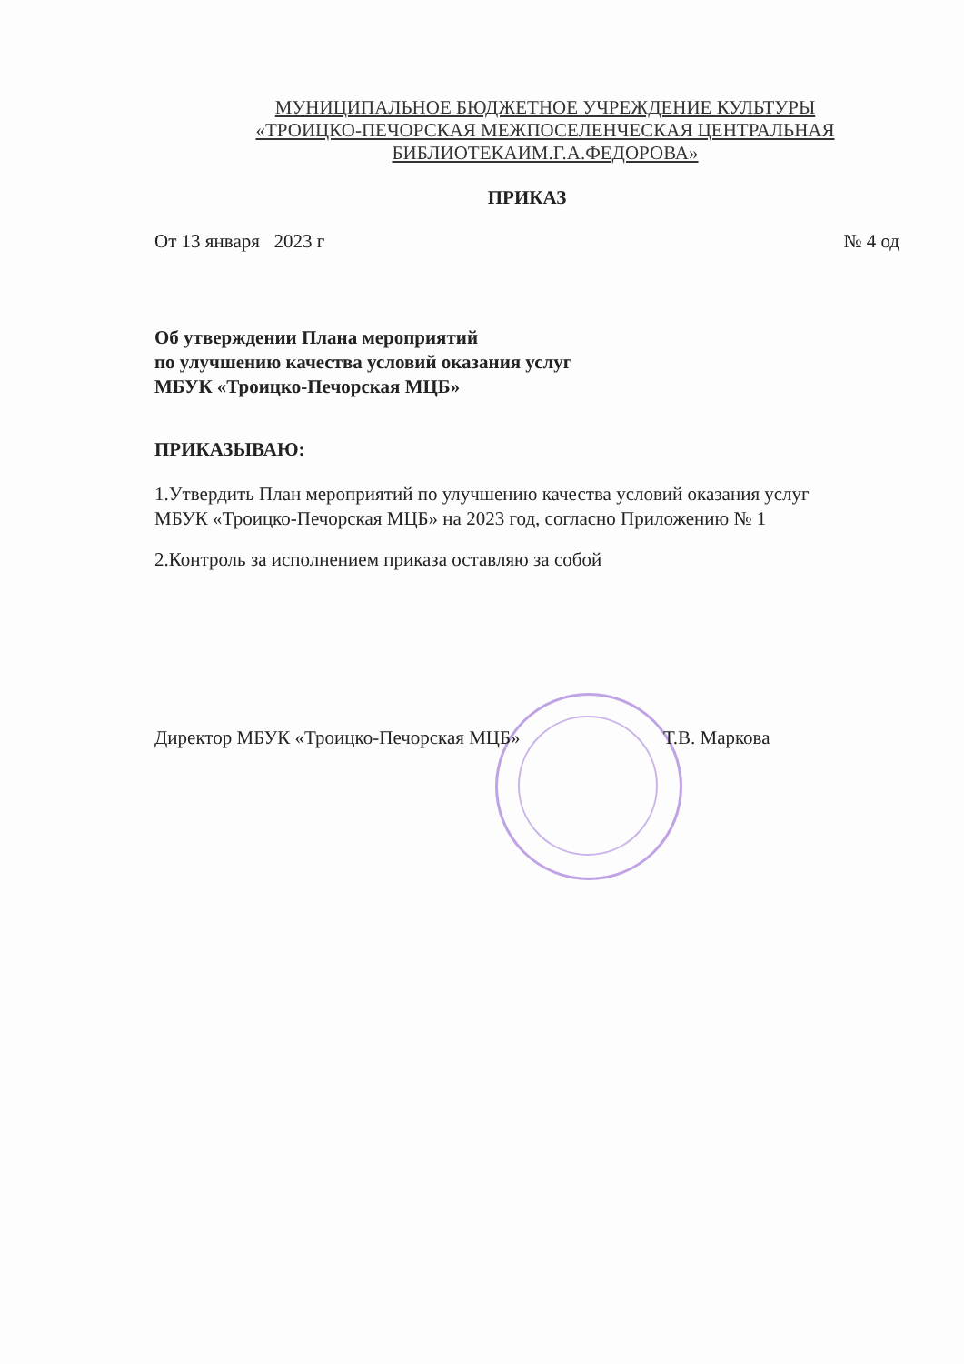МУНИЦИПАЛЬНОЕ БЮДЖЕТНОЕ УЧРЕЖДЕНИЕ КУЛЬТУРЫ
«ТРОИЦКО-ПЕЧОРСКАЯ МЕЖПОСЕЛЕНЧЕСКАЯ ЦЕНТРАЛЬНАЯ
БИБЛИОТЕКАИМ.Г.А.ФЕДОРОВА»
ПРИКАЗ
От 13 января 2023 г № 4 од
Об утверждении Плана мероприятий
по улучшению качества условий оказания услуг
МБУК «Троицко-Печорская МЦБ»
ПРИКАЗЫВАЮ:
1.Утвердить План мероприятий по улучшению качества условий оказания услуг
МБУК «Троицко-Печорская МЦБ» на 2023 год, согласно Приложению № 1
2.Контроль за исполнением приказа оставляю за собой
Директор МБУК «Троицко-Печорская МЦБ» Т.В. Маркова